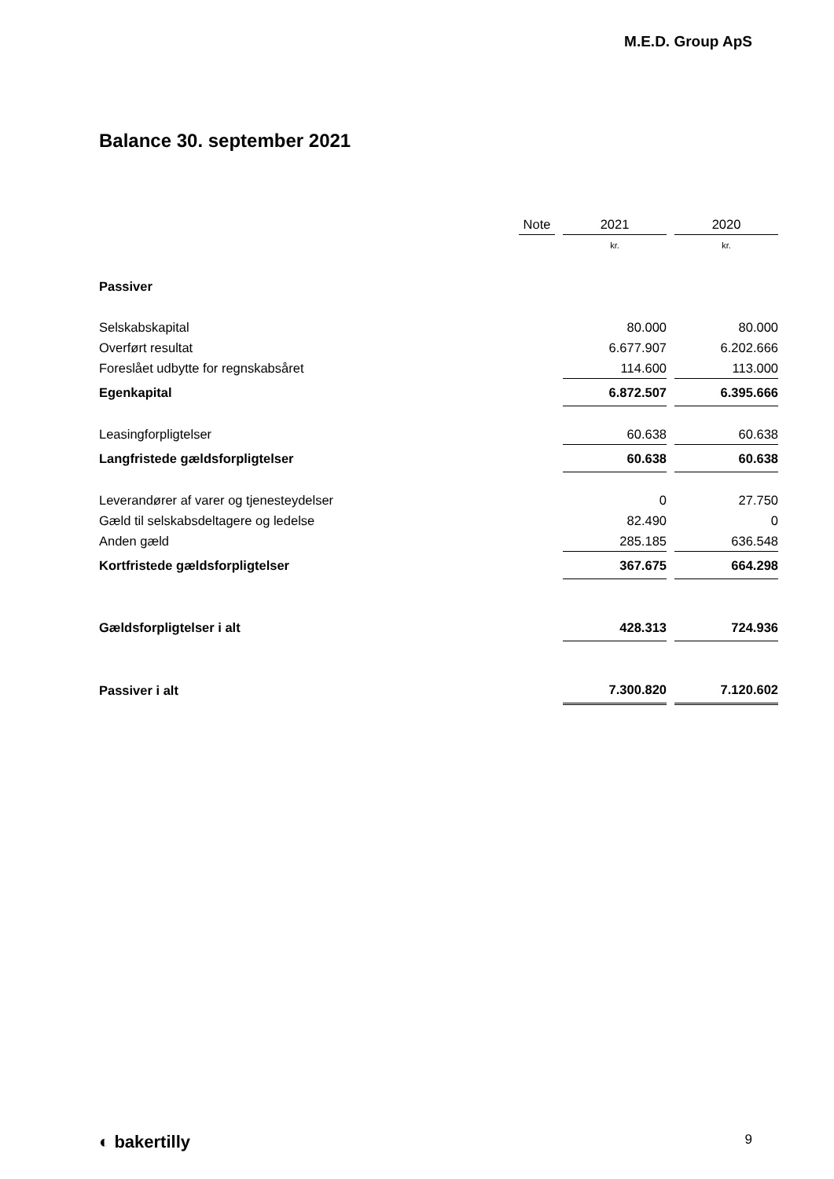M.E.D. Group ApS
Balance 30. september 2021
| | Note | | 2021 | | 2020 |
| | | | kr. | | kr. |
| Passiver | | | | | |
| Selskabskapital | | | 80.000 | | 80.000 |
| Overført resultat | | | 6.677.907 | | 6.202.666 |
| Foreslået udbytte for regnskabsåret | | | 114.600 | | 113.000 |
| Egenkapital | | | 6.872.507 | | 6.395.666 |
| Leasingforpligtelser | | | 60.638 | | 60.638 |
| Langfristede gældsforpligtelser | | | 60.638 | | 60.638 |
| Leverandører af varer og tjenesteydelser | | | 0 | | 27.750 |
| Gæld til selskabsdeltagere og ledelse | | | 82.490 | | 0 |
| Anden gæld | | | 285.185 | | 636.548 |
| Kortfristede gældsforpligtelser | | | 367.675 | | 664.298 |
| Gældsforpligtelser i alt | | | 428.313 | | 724.936 |
| Passiver i alt | | | 7.300.820 | | 7.120.602 |
◐ bakertilly 9